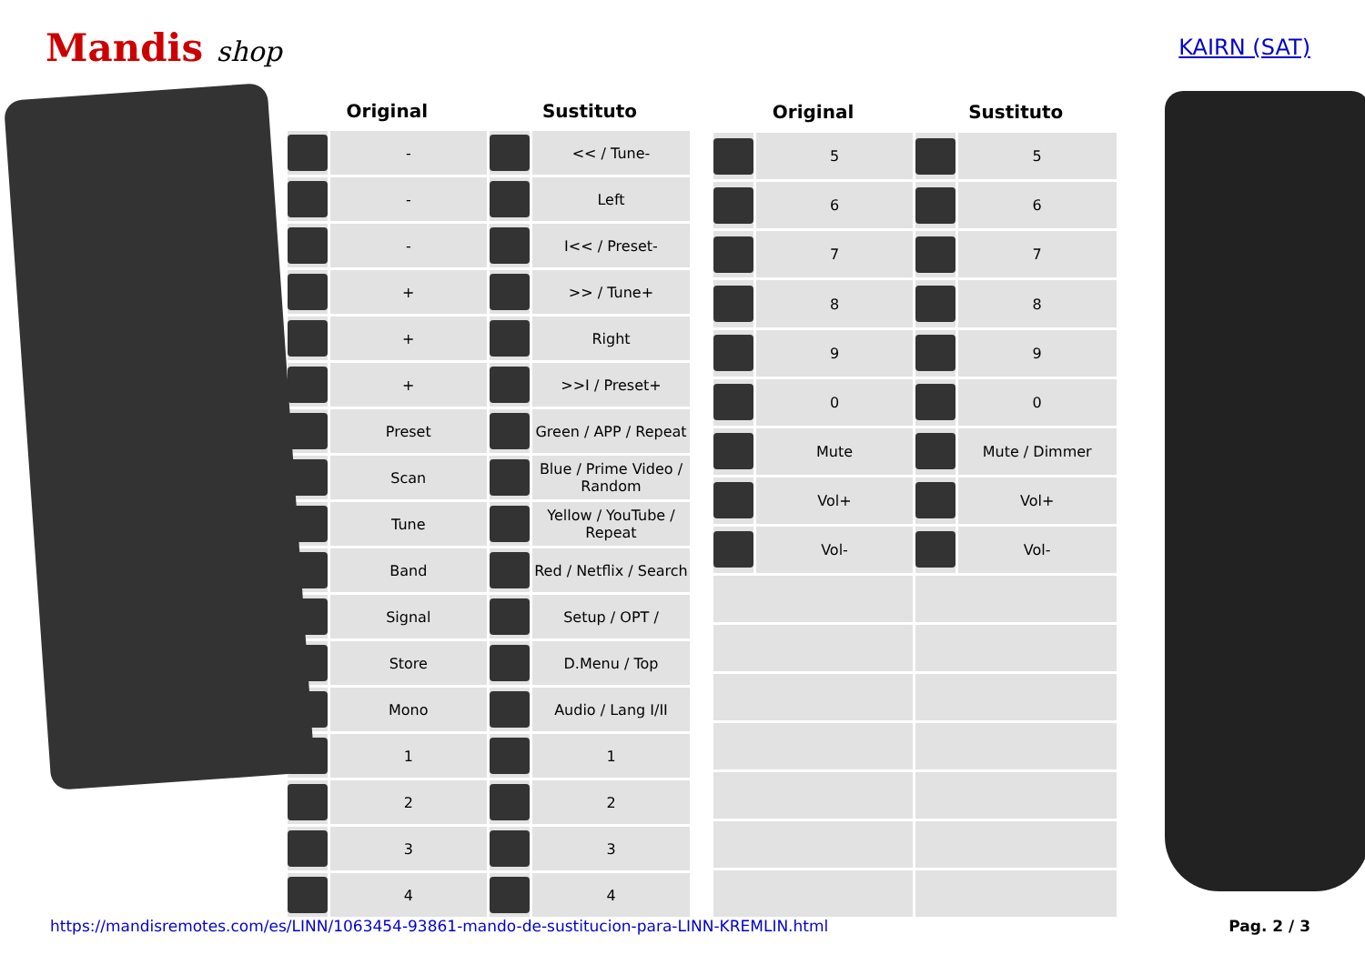Mandis shop
KAIRN (SAT)
| Original | | Sustituto | |
| --- | --- | --- | --- |
| | - | | << / Tune- |
| | - | | Left |
| | - | | I<< / Preset- |
| | + | | >> / Tune+ |
| | + | | Right |
| | + | | >>I / Preset+ |
| | Preset | | Green / APP / Repeat |
| | Scan | | Blue / Prime Video / Random |
| | Tune | | Yellow / YouTube / Repeat |
| | Band | | Red / Netflix / Search |
| | Signal | | Setup / OPT / |
| | Store | | D.Menu / Top |
| | Mono | | Audio / Lang I/II |
| | 1 | | 1 |
| | 2 | | 2 |
| | 3 | | 3 |
| | 4 | | 4 |
| Original | | Sustituto | |
| --- | --- | --- | --- |
| | 5 | | 5 |
| | 6 | | 6 |
| | 7 | | 7 |
| | 8 | | 8 |
| | 9 | | 9 |
| | 0 | | 0 |
| | Mute | | Mute / Dimmer |
| | Vol+ | | Vol+ |
| | Vol- | | Vol- |
https://mandisremotes.com/es/LINN/1063454-93861-mando-de-sustitucion-para-LINN-KREMLIN.html Pag. 2 / 3